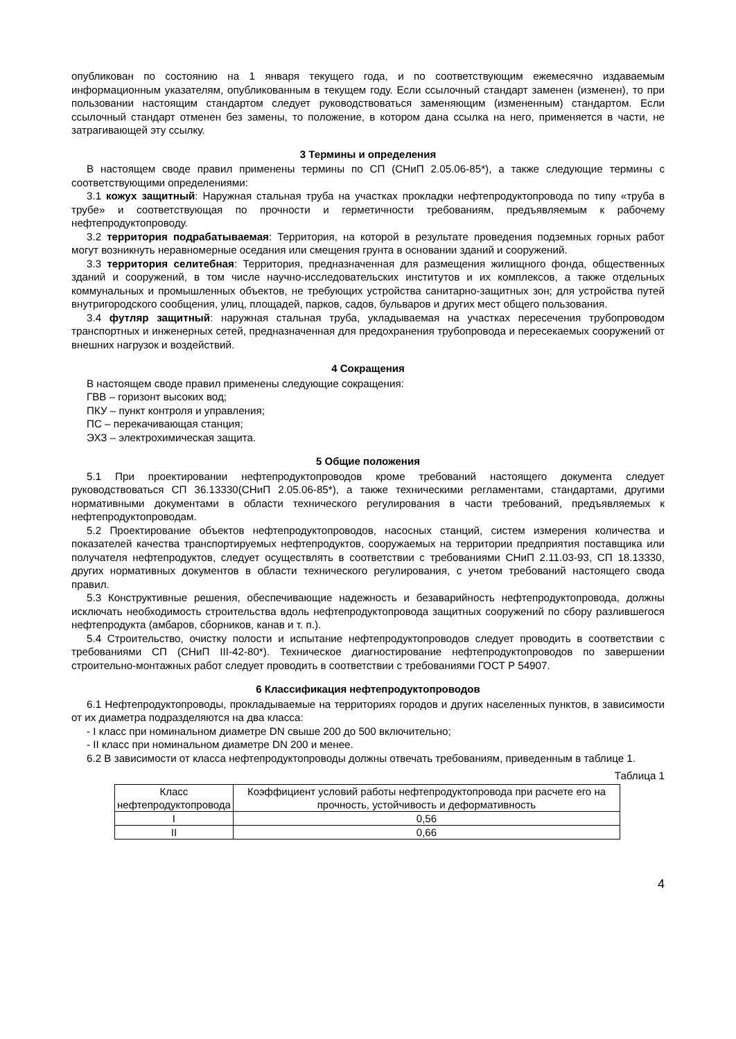опубликован по состоянию на 1 января текущего года, и по соответствующим ежемесячно издаваемым информационным указателям, опубликованным в текущем году. Если ссылочный стандарт заменен (изменен), то при пользовании настоящим стандартом следует руководствоваться заменяющим (измененным) стандартом. Если ссылочный стандарт отменен без замены, то положение, в котором дана ссылка на него, применяется в части, не затрагивающей эту ссылку.
3 Термины и определения
В настоящем своде правил применены термины по СП (СНиП 2.05.06-85*), а также следующие термины с соответствующими определениями:
3.1 кожух защитный: Наружная стальная труба на участках прокладки нефтепродуктопровода по типу «труба в трубе» и соответствующая по прочности и герметичности требованиям, предъявляемым к рабочему нефтепродуктопроводу.
3.2 территория подрабатываемая: Территория, на которой в результате проведения подземных горных работ могут возникнуть неравномерные оседания или смещения грунта в основании зданий и сооружений.
3.3 территория селитебная: Территория, предназначенная для размещения жилищного фонда, общественных зданий и сооружений, в том числе научно-исследовательских институтов и их комплексов, а также отдельных коммунальных и промышленных объектов, не требующих устройства санитарно-защитных зон; для устройства путей внутригородского сообщения, улиц, площадей, парков, садов, бульваров и других мест общего пользования.
3.4 футляр защитный: наружная стальная труба, укладываемая на участках пересечения трубопроводом транспортных и инженерных сетей, предназначенная для предохранения трубопровода и пересекаемых сооружений от внешних нагрузок и воздействий.
4 Сокращения
В настоящем своде правил применены следующие сокращения:
ГВВ – горизонт высоких вод;
ПКУ – пункт контроля и управления;
ПС – перекачивающая станция;
ЭХЗ – электрохимическая защита.
5 Общие положения
5.1 При проектировании нефтепродуктопроводов кроме требований настоящего документа следует руководствоваться СП 36.13330(СНиП 2.05.06-85*), а также техническими регламентами, стандартами, другими нормативными документами в области технического регулирования в части требований, предъявляемых к нефтепродуктопроводам.
5.2 Проектирование объектов нефтепродуктопроводов, насосных станций, систем измерения количества и показателей качества транспортируемых нефтепродуктов, сооружаемых на территории предприятия поставщика или получателя нефтепродуктов, следует осуществлять в соответствии с требованиями СНиП 2.11.03-93, СП 18.13330, других нормативных документов в области технического регулирования, с учетом требований настоящего свода правил.
5.3 Конструктивные решения, обеспечивающие надежность и безаварийность нефтепродуктопровода, должны исключать необходимость строительства вдоль нефтепродуктопровода защитных сооружений по сбору разлившегося нефтепродукта (амбаров, сборников, канав и т. п.).
5.4 Строительство, очистку полости и испытание нефтепродуктопроводов следует проводить в соответствии с требованиями СП (СНиП III-42-80*). Техническое диагностирование нефтепродуктопроводов по завершении строительно-монтажных работ следует проводить в соответствии с требованиями ГОСТ Р 54907.
6 Классификация нефтепродуктопроводов
6.1 Нефтепродуктопроводы, прокладываемые на территориях городов и других населенных пунктов, в зависимости от их диаметра подразделяются на два класса:
- I класс при номинальном диаметре DN свыше 200 до 500 включительно;
- II класс при номинальном диаметре DN 200 и менее.
6.2 В зависимости от класса нефтепродуктопроводы должны отвечать требованиям, приведенным в таблице 1.
Таблица 1
| Класс нефтепродуктопровода | Коэффициент условий работы нефтепродуктопровода при расчете его на прочность, устойчивость и деформативность |
| I | 0,56 |
| II | 0,66 |
4